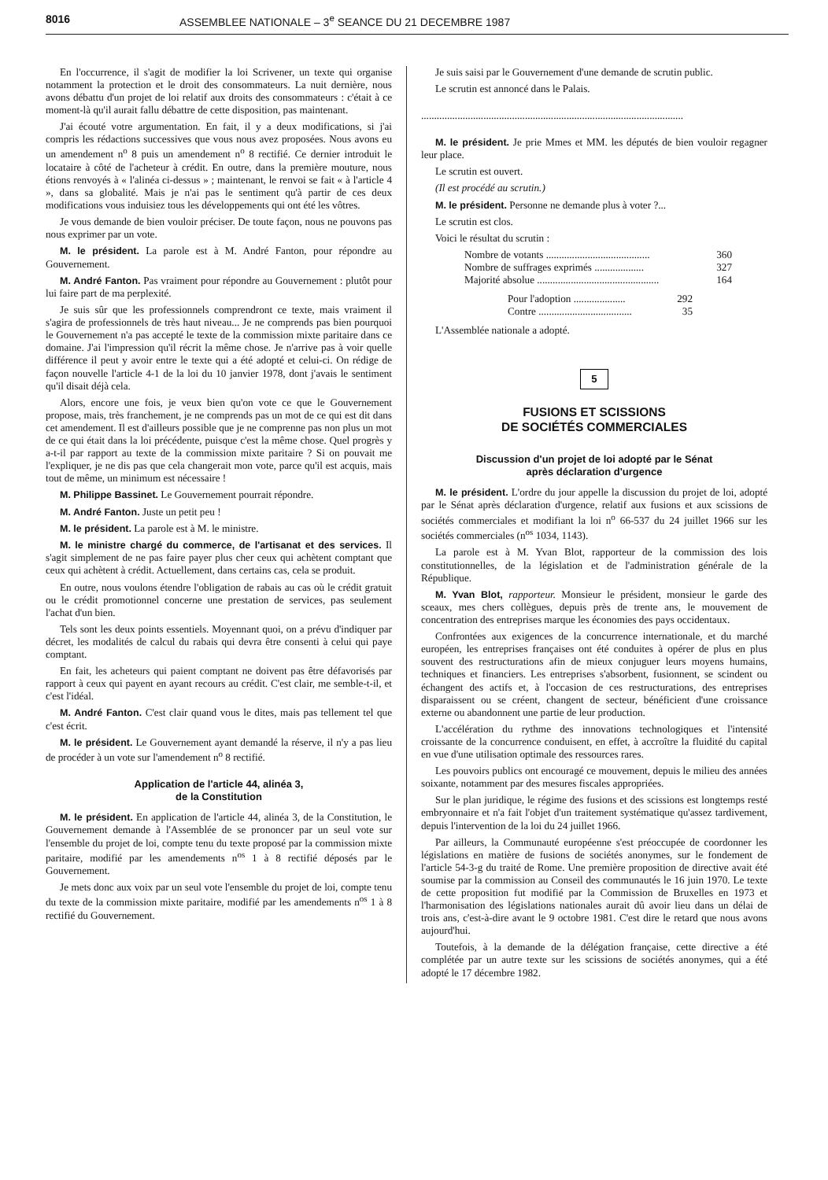8016 ASSEMBLEE NATIONALE – 3<sup>e</sup> SEANCE DU 21 DECEMBRE 1987
En l'occurrence, il s'agit de modifier la loi Scrivener, un texte qui organise notamment la protection et le droit des consommateurs. La nuit dernière, nous avons débattu d'un projet de loi relatif aux droits des consommateurs : c'était à ce moment-là qu'il aurait fallu débattre de cette disposition, pas maintenant.
J'ai écouté votre argumentation. En fait, il y a deux modifications, si j'ai compris les rédactions successives que vous nous avez proposées. Nous avons eu un amendement n<sup>o</sup> 8 puis un amendement n<sup>o</sup> 8 rectifié. Ce dernier introduit le locataire à côté de l'acheteur à crédit. En outre, dans la première mouture, nous étions renvoyés à « l'alinéa ci-dessus » ; maintenant, le renvoi se fait « à l'article 4 », dans sa globalité. Mais je n'ai pas le sentiment qu'à partir de ces deux modifications vous induisiez tous les développements qui ont été les vôtres.
Je vous demande de bien vouloir préciser. De toute façon, nous ne pouvons pas nous exprimer par un vote.
M. le président. La parole est à M. André Fanton, pour répondre au Gouvernement.
M. André Fanton. Pas vraiment pour répondre au Gouvernement : plutôt pour lui faire part de ma perplexité.
Je suis sûr que les professionnels comprendront ce texte, mais vraiment il s'agira de professionnels de très haut niveau... Je ne comprends pas bien pourquoi le Gouvernement n'a pas accepté le texte de la commission mixte paritaire dans ce domaine. J'ai l'impression qu'il récrit la même chose. Je n'arrive pas à voir quelle différence il peut y avoir entre le texte qui a été adopté et celui-ci. On rédige de façon nouvelle l'article 4-1 de la loi du 10 janvier 1978, dont j'avais le sentiment qu'il disait déjà cela.
Alors, encore une fois, je veux bien qu'on vote ce que le Gouvernement propose, mais, très franchement, je ne comprends pas un mot de ce qui est dit dans cet amendement. Il est d'ailleurs possible que je ne comprenne pas non plus un mot de ce qui était dans la loi précédente, puisque c'est la même chose. Quel progrès y a-t-il par rapport au texte de la commission mixte paritaire ? Si on pouvait me l'expliquer, je ne dis pas que cela changerait mon vote, parce qu'il est acquis, mais tout de même, un minimum est nécessaire !
M. Philippe Bassinet. Le Gouvernement pourrait répondre.
M. André Fanton. Juste un petit peu !
M. le président. La parole est à M. le ministre.
M. le ministre chargé du commerce, de l'artisanat et des services. Il s'agit simplement de ne pas faire payer plus cher ceux qui achètent comptant que ceux qui achètent à crédit. Actuellement, dans certains cas, cela se produit.
En outre, nous voulons étendre l'obligation de rabais au cas où le crédit gratuit ou le crédit promotionnel concerne une prestation de services, pas seulement l'achat d'un bien.
Tels sont les deux points essentiels. Moyennant quoi, on a prévu d'indiquer par décret, les modalités de calcul du rabais qui devra être consenti à celui qui paye comptant.
En fait, les acheteurs qui paient comptant ne doivent pas être défavorisés par rapport à ceux qui payent en ayant recours au crédit. C'est clair, me semble-t-il, et c'est l'idéal.
M. André Fanton. C'est clair quand vous le dites, mais pas tellement tel que c'est écrit.
M. le président. Le Gouvernement ayant demandé la réserve, il n'y a pas lieu de procéder à un vote sur l'amendement n<sup>o</sup> 8 rectifié.
Application de l'article 44, alinéa 3,
de la Constitution
M. le président. En application de l'article 44, alinéa 3, de la Constitution, le Gouvernement demande à l'Assemblée de se prononcer par un seul vote sur l'ensemble du projet de loi, compte tenu du texte proposé par la commission mixte paritaire, modifié par les amendements n<sup>os</sup> 1 à 8 rectifié déposés par le Gouvernement.
Je mets donc aux voix par un seul vote l'ensemble du projet de loi, compte tenu du texte de la commission mixte paritaire, modifié par les amendements n<sup>os</sup> 1 à 8 rectifié du Gouvernement.
Je suis saisi par le Gouvernement d'une demande de scrutin public.
Le scrutin est annoncé dans le Palais.
.....................................................................................................
M. le président. Je prie Mmes et MM. les députés de bien vouloir regagner leur place.
Le scrutin est ouvert.
(Il est procédé au scrutin.)
M. le président. Personne ne demande plus à voter ?...
Le scrutin est clos.
Voici le résultat du scrutin :
Nombre de votants ........................................ 360
Nombre de suffrages exprimés ................... 327
Majorité absolue ............................................... 164
Pour l'adoption .................... 292
Contre .................................... 35
L'Assemblée nationale a adopté.
5
FUSIONS ET SCISSIONS
DE SOCIÉTÉS COMMERCIALES
Discussion d'un projet de loi adopté par le Sénat
après déclaration d'urgence
M. le président. L'ordre du jour appelle la discussion du projet de loi, adopté par le Sénat après déclaration d'urgence, relatif aux fusions et aux scissions de sociétés commerciales et modifiant la loi n<sup>o</sup> 66-537 du 24 juillet 1966 sur les sociétés commerciales (n<sup>os</sup> 1034, 1143).
La parole est à M. Yvan Blot, rapporteur de la commission des lois constitutionnelles, de la législation et de l'administration générale de la République.
M. Yvan Blot, rapporteur. Monsieur le président, monsieur le garde des sceaux, mes chers collègues, depuis près de trente ans, le mouvement de concentration des entreprises marque les économies des pays occidentaux.
Confrontées aux exigences de la concurrence internationale, et du marché européen, les entreprises françaises ont été conduites à opérer de plus en plus souvent des restructurations afin de mieux conjuguer leurs moyens humains, techniques et financiers. Les entreprises s'absorbent, fusionnent, se scindent ou échangent des actifs et, à l'occasion de ces restructurations, des entreprises disparaissent ou se créent, changent de secteur, bénéficient d'une croissance externe ou abandonnent une partie de leur production.
L'accélération du rythme des innovations technologiques et l'intensité croissante de la concurrence conduisent, en effet, à accroître la fluidité du capital en vue d'une utilisation optimale des ressources rares.
Les pouvoirs publics ont encouragé ce mouvement, depuis le milieu des années soixante, notamment par des mesures fiscales appropriées.
Sur le plan juridique, le régime des fusions et des scissions est longtemps resté embryonnaire et n'a fait l'objet d'un traitement systématique qu'assez tardivement, depuis l'intervention de la loi du 24 juillet 1966.
Par ailleurs, la Communauté européenne s'est préoccupée de coordonner les législations en matière de fusions de sociétés anonymes, sur le fondement de l'article 54-3-g du traité de Rome. Une première proposition de directive avait été soumise par la commission au Conseil des communautés le 16 juin 1970. Le texte de cette proposition fut modifié par la Commission de Bruxelles en 1973 et l'harmonisation des législations nationales aurait dû avoir lieu dans un délai de trois ans, c'est-à-dire avant le 9 octobre 1981. C'est dire le retard que nous avons aujourd'hui.
Toutefois, à la demande de la délégation française, cette directive a été complétée par un autre texte sur les scissions de sociétés anonymes, qui a été adopté le 17 décembre 1982.